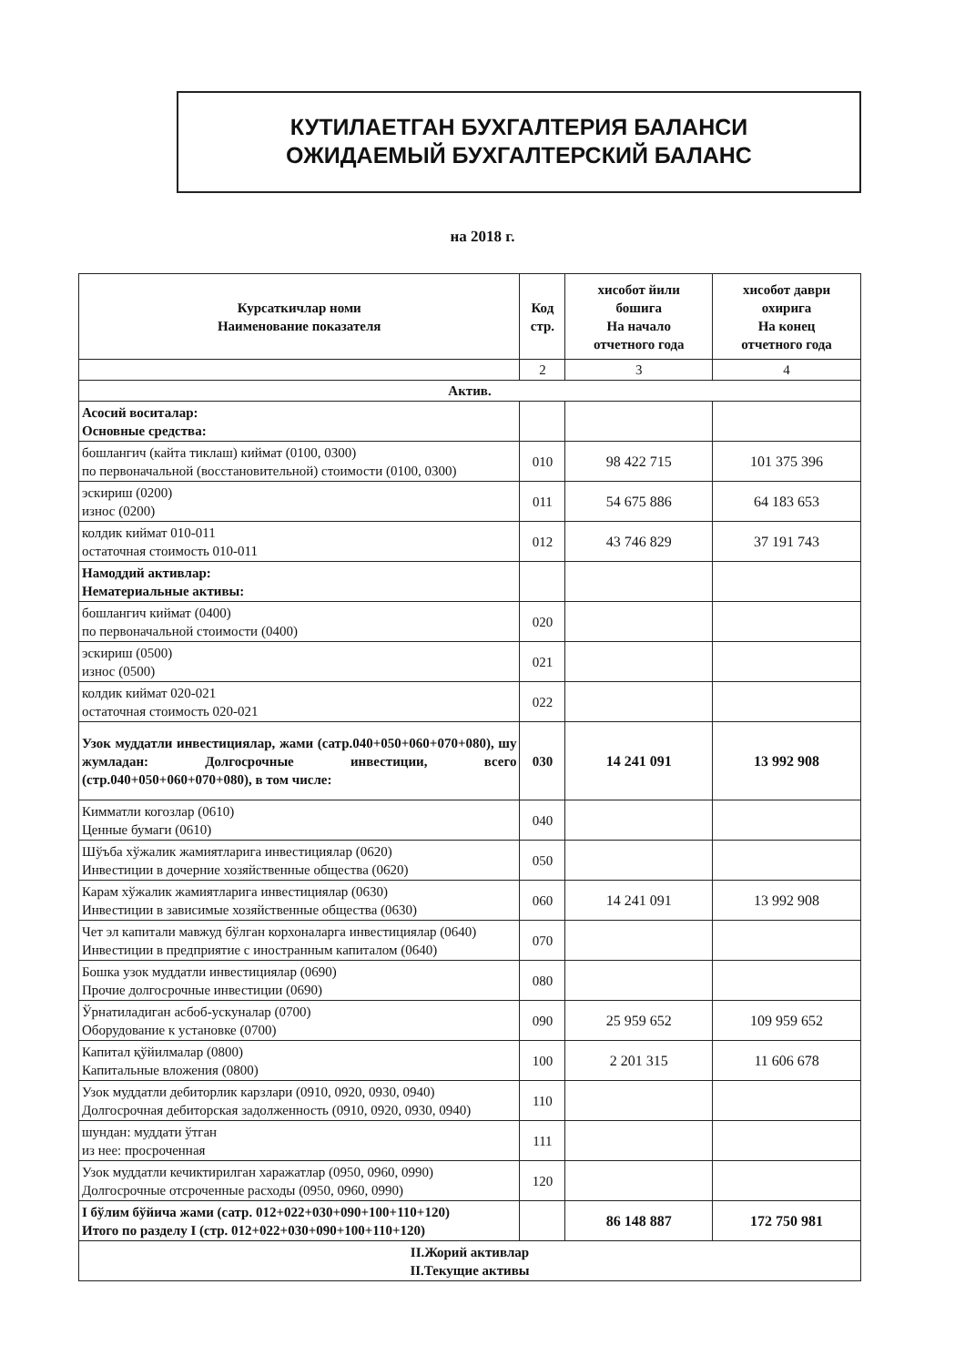КУТИЛАЕТГАН БУХГАЛТЕРИЯ БАЛАНСИ
ОЖИДАЕМЫЙ БУХГАЛТЕРСКИЙ БАЛАНС
на 2018 г.
| Курсаткичлар номи Наименование показателя | Код стр. | хисобот йили бошига На начало отчетного года | хисобот даври охирига На конец отчетного года |
| --- | --- | --- | --- |
| | 2 | 3 | 4 |
| Актив. | | | |
| Асосий воситалар: Основные средства: | | | |
| бошлангич (кайта тиклаш) киймат (0100, 0300) по первоначальной (восстановительной) стоимости (0100, 0300) | 010 | 98 422 715 | 101 375 396 |
| эскириш (0200) износ (0200) | 011 | 54 675 886 | 64 183 653 |
| колдик киймат 010-011 остаточная стоимость 010-011 | 012 | 43 746 829 | 37 191 743 |
| Намоддий активлар: Нематериальные активы: | | | |
| бошлангич киймат (0400) по первоначальной стоимости (0400) | 020 | | |
| эскириш (0500) износ (0500) | 021 | | |
| колдик киймат 020-021 остаточная стоимость 020-021 | 022 | | |
| Узок муддатли инвестициялар, жами (сатр.040+050+060+070+080), шу жумладан: Долгосрочные инвестиции, всего (стр.040+050+060+070+080), в том числе: | 030 | 14 241 091 | 13 992 908 |
| Кимматли когозлар (0610) Ценные бумаги (0610) | 040 | | |
| Шўъба хўжалик жамиятларига инвестициялар (0620) Инвестиции в дочерние хозяйственные общества (0620) | 050 | | |
| Карам хўжалик жамиятларига инвестициялар (0630) Инвестиции в зависимые хозяйственные общества (0630) | 060 | 14 241 091 | 13 992 908 |
| Чет эл капитали мавжуд бўлган корхоналарга инвестициялар (0640) Инвестиции в предприятие с иностранным капиталом (0640) | 070 | | |
| Бошка узок муддатли инвестициялар (0690) Прочие долгосрочные инвестиции (0690) | 080 | | |
| Ўрнатиладиган асбоб-ускуналар (0700) Оборудование к установке (0700) | 090 | 25 959 652 | 109 959 652 |
| Капитал қўйилмалар (0800) Капитальные вложения (0800) | 100 | 2 201 315 | 11 606 678 |
| Узок муддатли дебиторлик карзлари (0910, 0920, 0930, 0940) Долгосрочная дебиторская задолженность (0910, 0920, 0930, 0940) | 110 | | |
| шундан: муддати ўтган из нее: просроченная | 111 | | |
| Узок муддатли кечиктирилган харажатлар (0950, 0960, 0990) Долгосрочные отсроченные расходы (0950, 0960, 0990) | 120 | | |
| I бўлим бўйича жами (сатр. 012+022+030+090+100+110+120) Итого по разделу I (стр. 012+022+030+090+100+110+120) | | 86 148 887 | 172 750 981 |
| II.Жорий активлар II.Текущие активы | | | |